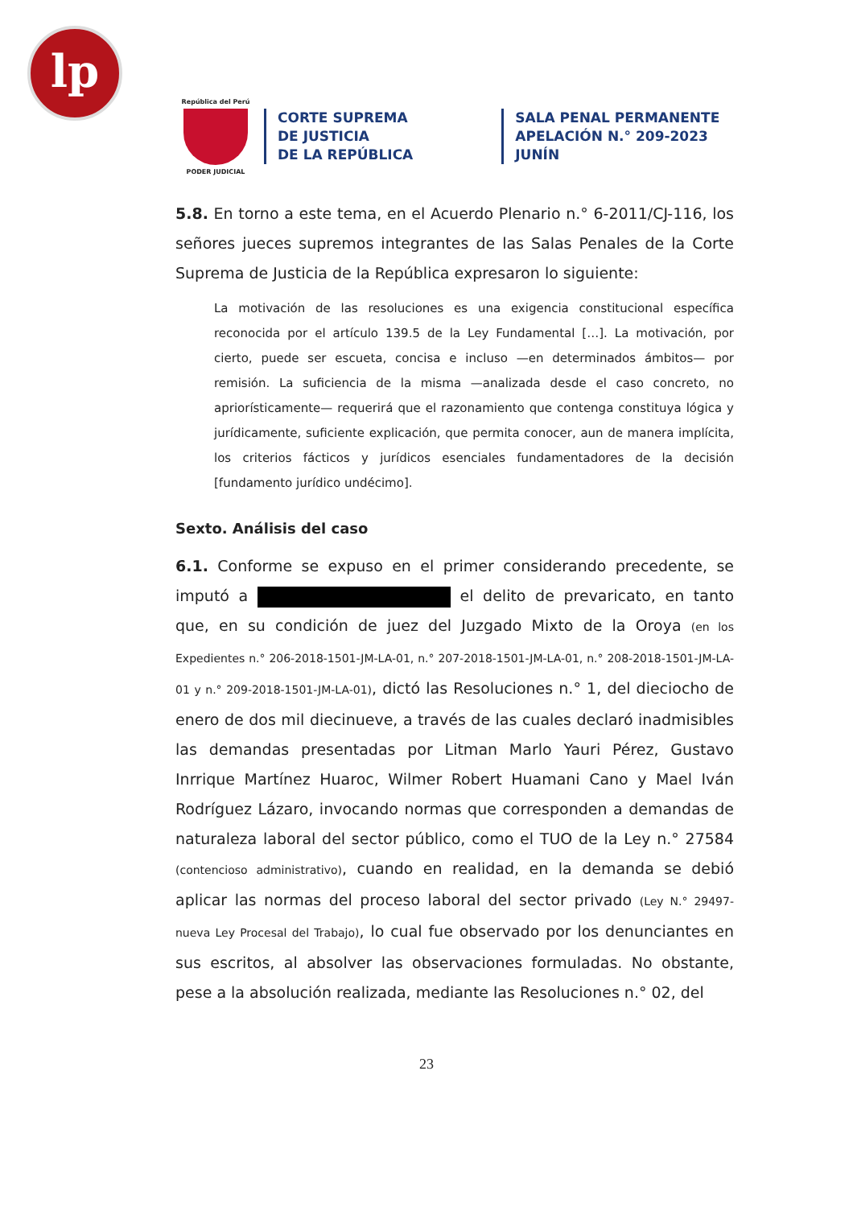lp
República del Perú
PODER JUDICIAL
CORTE SUPREMA
DE JUSTICIA
DE LA REPÚBLICA
SALA PENAL PERMANENTE
APELACIÓN N.° 209-2023
JUNÍN
5.8. En torno a este tema, en el Acuerdo Plenario n.° 6-2011/CJ-116, los señores jueces supremos integrantes de las Salas Penales de la Corte Suprema de Justicia de la República expresaron lo siguiente:
La motivación de las resoluciones es una exigencia constitucional específica reconocida por el artículo 139.5 de la Ley Fundamental […]. La motivación, por cierto, puede ser escueta, concisa e incluso —en determinados ámbitos— por remisión. La suficiencia de la misma —analizada desde el caso concreto, no apriorísticamente— requerirá que el razonamiento que contenga constituya lógica y jurídicamente, suficiente explicación, que permita conocer, aun de manera implícita, los criterios fácticos y jurídicos esenciales fundamentadores de la decisión [fundamento jurídico undécimo].
Sexto. Análisis del caso
6.1. Conforme se expuso en el primer considerando precedente, se imputó a el delito de prevaricato, en tanto que, en su condición de juez del Juzgado Mixto de la Oroya (en los Expedientes n.° 206-2018-1501-JM-LA-01, n.° 207-2018-1501-JM-LA-01, n.° 208-2018-1501-JM-LA-01 y n.° 209-2018-1501-JM-LA-01), dictó las Resoluciones n.° 1, del dieciocho de enero de dos mil diecinueve, a través de las cuales declaró inadmisibles las demandas presentadas por Litman Marlo Yauri Pérez, Gustavo Inrrique Martínez Huaroc, Wilmer Robert Huamani Cano y Mael Iván Rodríguez Lázaro, invocando normas que corresponden a demandas de naturaleza laboral del sector público, como el TUO de la Ley n.° 27584 (contencioso administrativo), cuando en realidad, en la demanda se debió aplicar las normas del proceso laboral del sector privado (Ley N.° 29497-nueva Ley Procesal del Trabajo), lo cual fue observado por los denunciantes en sus escritos, al absolver las observaciones formuladas. No obstante, pese a la absolución realizada, mediante las Resoluciones n.° 02, del
23